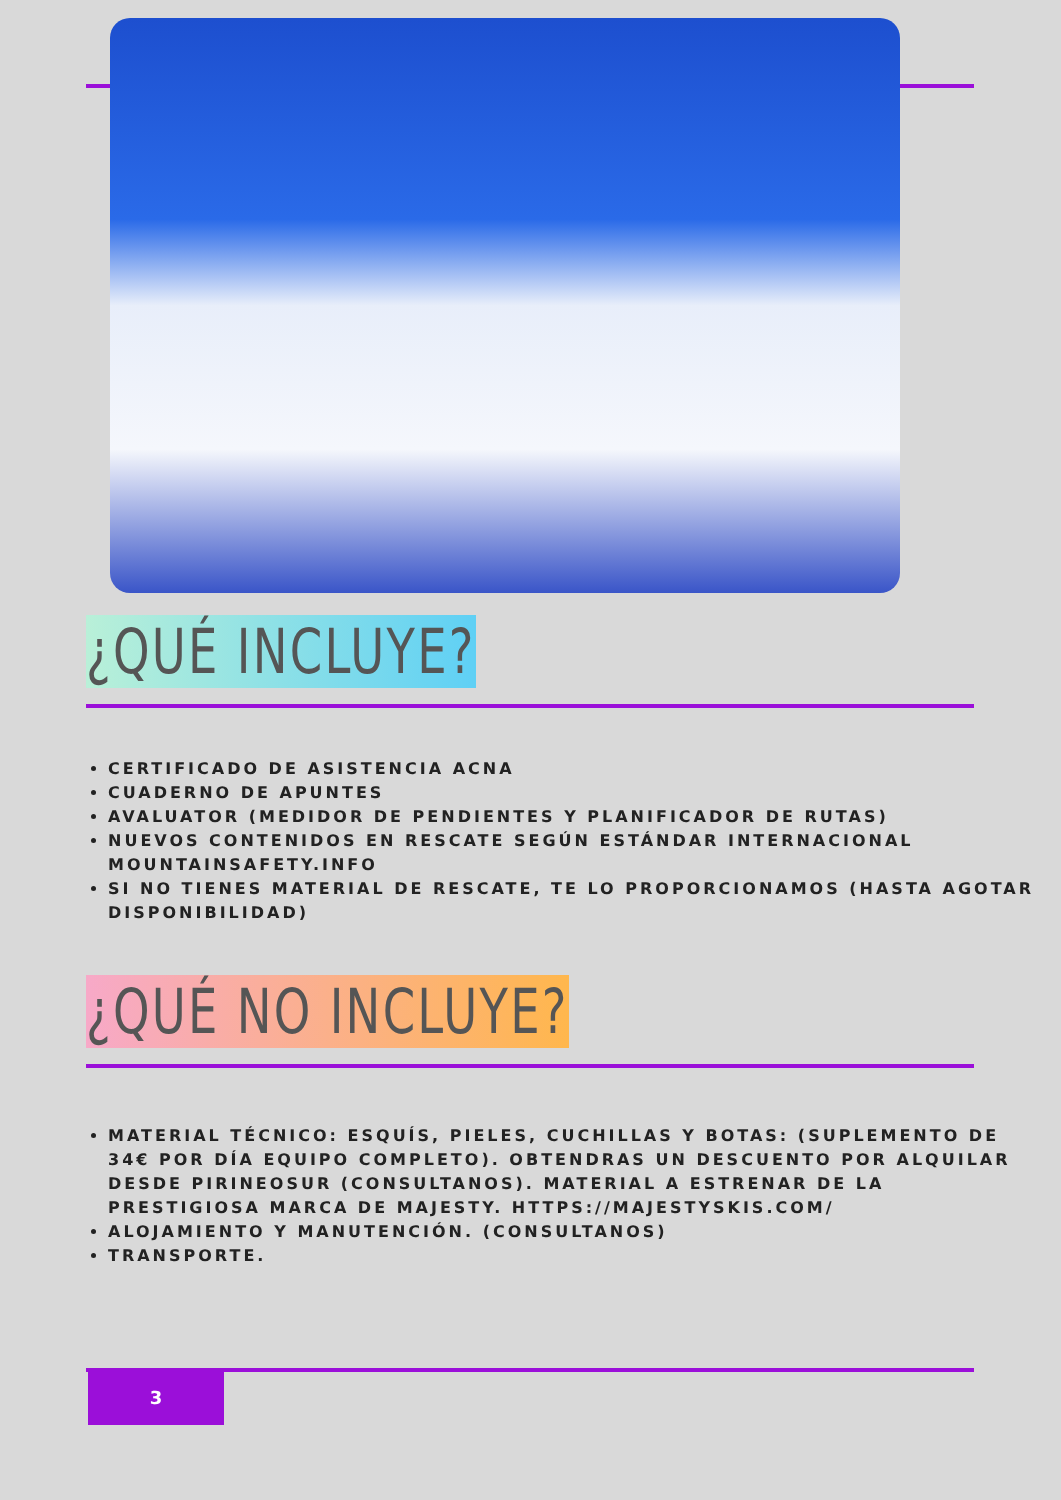¿QUÉ INCLUYE?
CERTIFICADO DE ASISTENCIA ACNA
CUADERNO DE APUNTES
AVALUATOR (MEDIDOR DE PENDIENTES Y PLANIFICADOR DE RUTAS)
NUEVOS CONTENIDOS EN RESCATE SEGÚN ESTÁNDAR INTERNACIONAL MOUNTAINSAFETY.INFO
SI NO TIENES MATERIAL DE RESCATE, TE LO PROPORCIONAMOS (HASTA AGOTAR DISPONIBILIDAD)
¿QUÉ NO INCLUYE?
MATERIAL TÉCNICO: ESQUÍS, PIELES, CUCHILLAS Y BOTAS: (SUPLEMENTO DE 34€ POR DÍA EQUIPO COMPLETO). OBTENDRAS UN DESCUENTO POR ALQUILAR DESDE PIRINEOSUR (CONSULTANOS). MATERIAL A ESTRENAR DE LA PRESTIGIOSA MARCA DE MAJESTY. HTTPS://MAJESTYSKIS.COM/
ALOJAMIENTO Y MANUTENCIÓN. (CONSULTANOS)
TRANSPORTE.
3